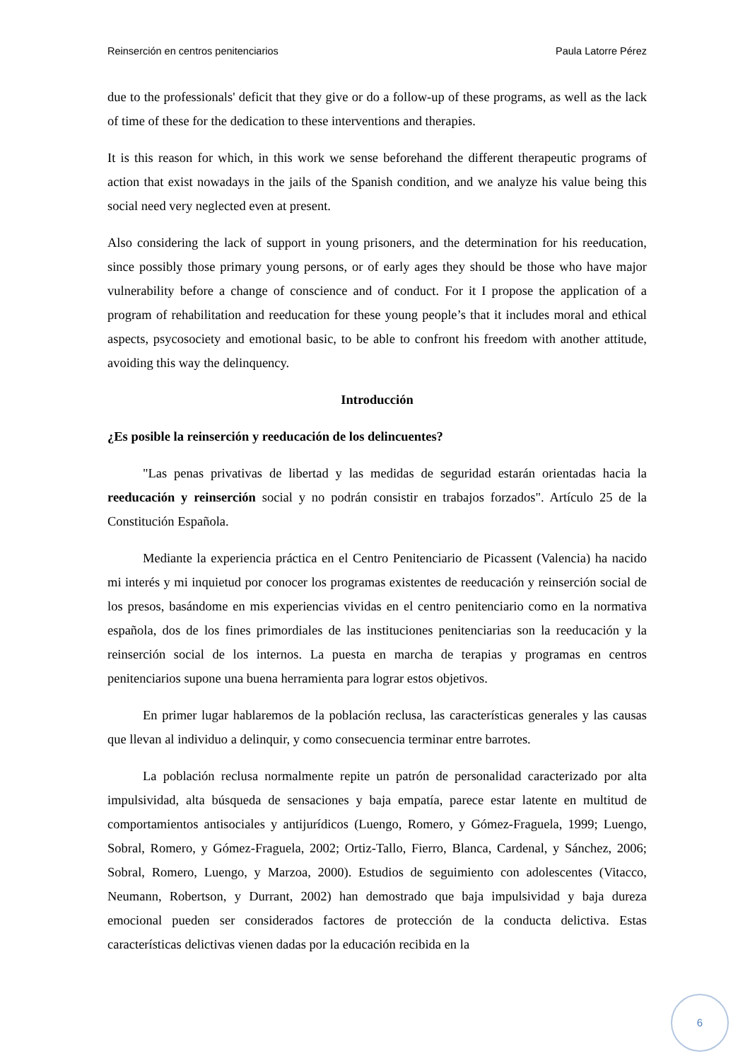Reinserción en centros penitenciarios Paula Latorre Pérez
due to the professionals' deficit that they give or do a follow-up of these programs, as well as the lack of time of these for the dedication to these interventions and therapies.
It is this reason for which, in this work we sense beforehand the different therapeutic programs of action that exist nowadays in the jails of the Spanish condition, and we analyze his value being this social need very neglected even at present.
Also considering the lack of support in young prisoners, and the determination for his reeducation, since possibly those primary young persons, or of early ages they should be those who have major vulnerability before a change of conscience and of conduct. For it I propose the application of a program of rehabilitation and reeducation for these young people’s that it includes moral and ethical aspects, psycosociety and emotional basic, to be able to confront his freedom with another attitude, avoiding this way the delinquency.
Introducción
¿Es posible la reinserción y reeducación de los delincuentes?
"Las penas privativas de libertad y las medidas de seguridad estarán orientadas hacia la reeducación y reinserción social y no podrán consistir en trabajos forzados". Artículo 25 de la Constitución Española.
Mediante la experiencia práctica en el Centro Penitenciario de Picassent (Valencia) ha nacido mi interés y mi inquietud por conocer los programas existentes de reeducación y reinserción social de los presos, basándome en mis experiencias vividas en el centro penitenciario como en la normativa española, dos de los fines primordiales de las instituciones penitenciarias son la reeducación y la reinserción social de los internos. La puesta en marcha de terapias y programas en centros penitenciarios supone una buena herramienta para lograr estos objetivos.
En primer lugar hablaremos de la población reclusa, las características generales y las causas que llevan al individuo a delinquir, y como consecuencia terminar entre barrotes.
La población reclusa normalmente repite un patrón de personalidad caracterizado por alta impulsividad, alta búsqueda de sensaciones y baja empatía, parece estar latente en multitud de comportamientos antisociales y antijurídicos (Luengo, Romero, y Gómez-Fraguela, 1999; Luengo, Sobral, Romero, y Gómez-Fraguela, 2002; Ortiz-Tallo, Fierro, Blanca, Cardenal, y Sánchez, 2006; Sobral, Romero, Luengo, y Marzoa, 2000). Estudios de seguimiento con adolescentes (Vitacco, Neumann, Robertson, y Durrant, 2002) han demostrado que baja impulsividad y baja dureza emocional pueden ser considerados factores de protección de la conducta delictiva. Estas características delictivas vienen dadas por la educación recibida en la
6